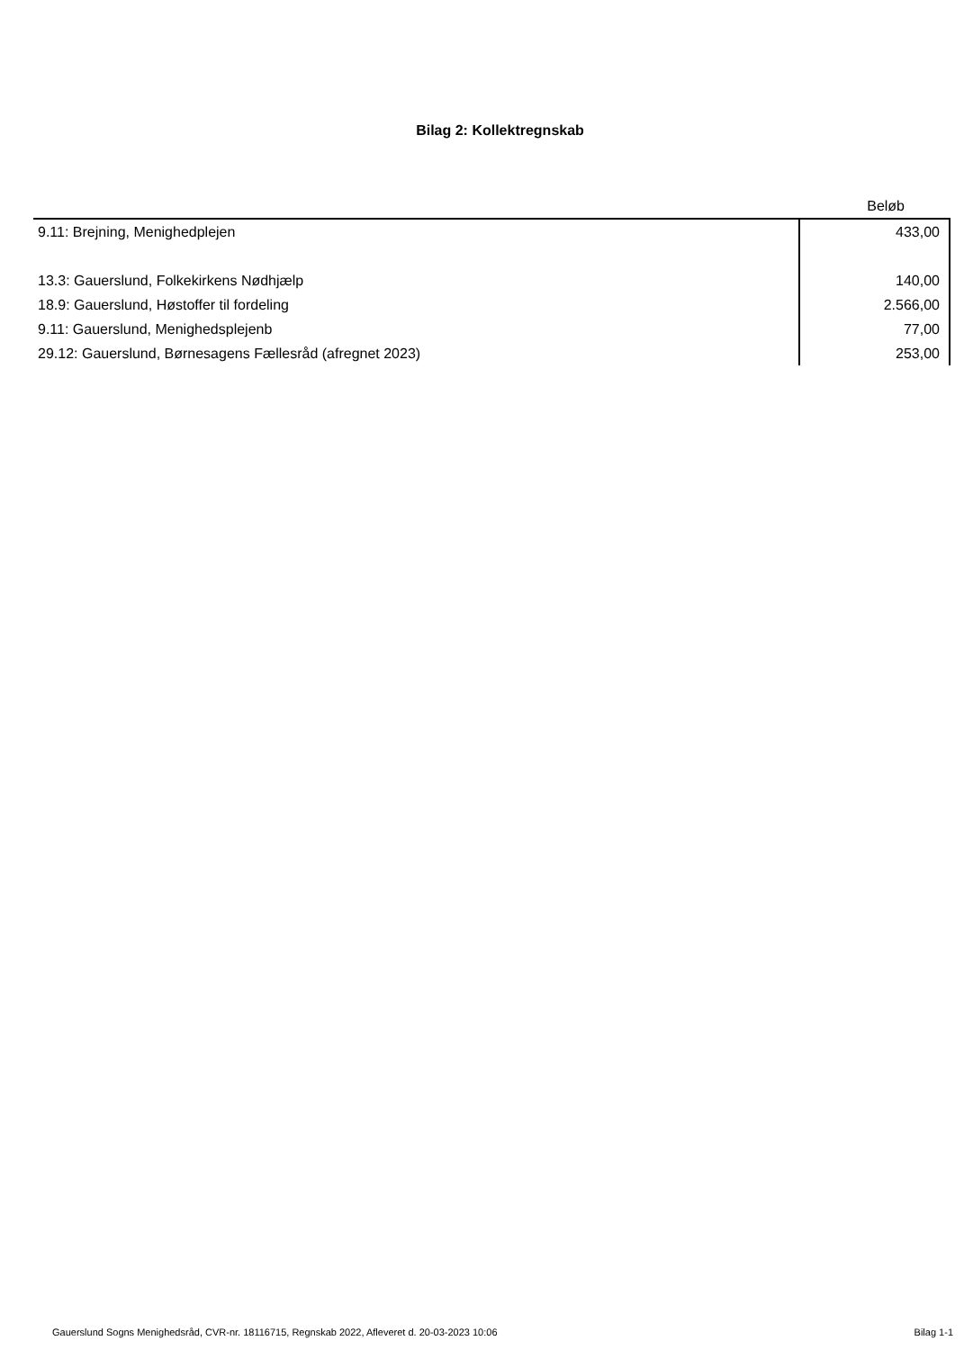Bilag 2: Kollektregnskab
| | Beløb |
| --- | --- |
| 9.11: Brejning, Menighedplejen | 433,00 |
| 13.3: Gauerslund, Folkekirkens Nødhjælp | 140,00 |
| 18.9: Gauerslund, Høstoffer til fordeling | 2.566,00 |
| 9.11: Gauerslund, Menighedsplejenb | 77,00 |
| 29.12: Gauerslund, Børnesagens Fællesråd (afregnet 2023) | 253,00 |
Gauerslund Sogns Menighedsråd, CVR-nr. 18116715, Regnskab 2022, Afleveret d. 20-03-2023 10:06 Bilag 1-1